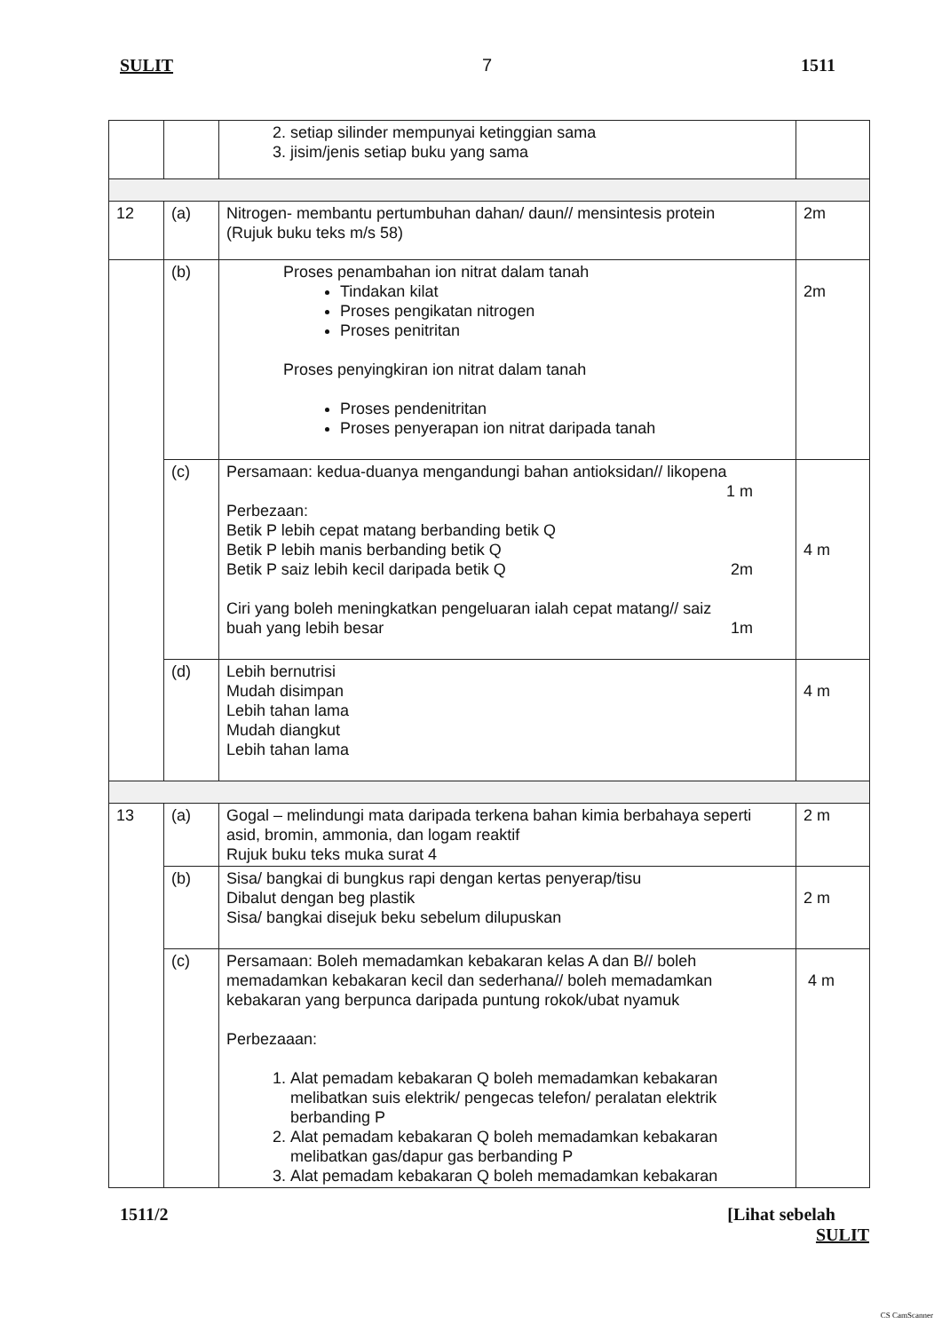SULIT 7 1511
| | | 2. setiap silinder mempunyai ketinggian sama 3. jisim/jenis setiap buku yang sama | |
| 12 | (a) | Nitrogen- membantu pertumbuhan dahan/ daun// mensintesis protein (Rujuk buku teks m/s 58) | 2m |
| | (b) | Proses penambahan ion nitrat dalam tanah Tindakan kilat Proses pengikatan nitrogen Proses penitritan Proses penyingkiran ion nitrat dalam tanah Proses pendenitritan Proses penyerapan ion nitrat daripada tanah | 2m |
| | (c) | Persamaan: kedua-duanya mengandungi bahan antioksidan// likopena 1 m Perbezaan: Betik P lebih cepat matang berbanding betik Q Betik P lebih manis berbanding betik Q Betik P saiz lebih kecil daripada betik Q 2m Ciri yang boleh meningkatkan pengeluaran ialah cepat matang// saiz buah yang lebih besar 1m | 4 m |
| | (d) | Lebih bernutrisi Mudah disimpan Lebih tahan lama Mudah diangkut Lebih tahan lama | 4 m |
| 13 | (a) | Gogal – melindungi mata daripada terkena bahan kimia berbahaya seperti asid, bromin, ammonia, dan logam reaktif Rujuk buku teks muka surat 4 | 2 m |
| | (b) | Sisa/ bangkai di bungkus rapi dengan kertas penyerap/tisu Dibalut dengan beg plastik Sisa/ bangkai disejuk beku sebelum dilupuskan | 2 m |
| | (c) | Persamaan: Boleh memadamkan kebakaran kelas A dan B// boleh memadamkan kebakaran kecil dan sederhana// boleh memadamkan kebakaran yang berpunca daripada puntung rokok/ubat nyamuk Perbezaaan: 1. Alat pemadam kebakaran Q boleh memadamkan kebakaran melibatkan suis elektrik/ pengecas telefon/ peralatan elektrik berbanding P 2. Alat pemadam kebakaran Q boleh memadamkan kebakaran melibatkan gas/dapur gas berbanding P 3. Alat pemadam kebakaran Q boleh memadamkan kebakaran | 4 m |
1511/2 [Lihat sebelah
SULIT
CS CamScanner